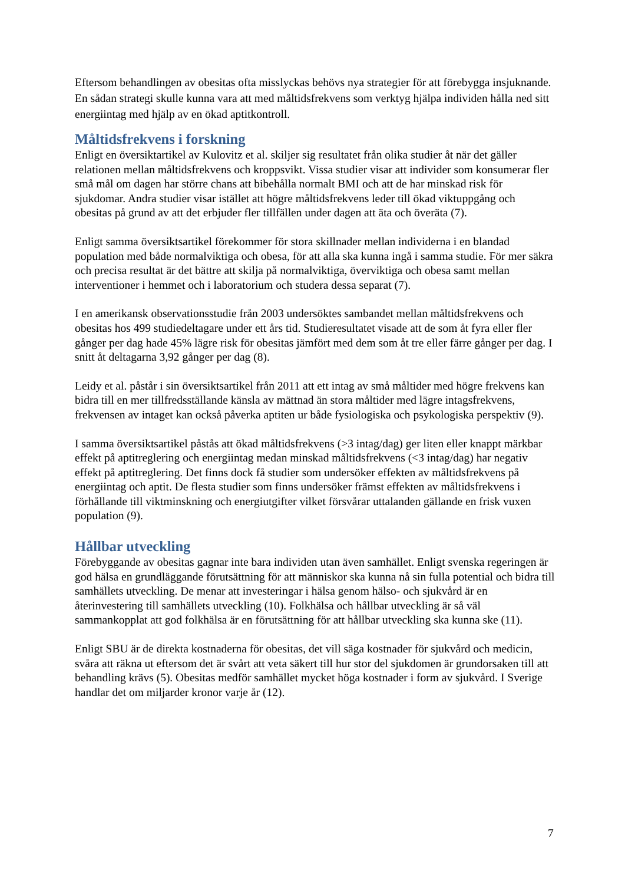Eftersom behandlingen av obesitas ofta misslyckas behövs nya strategier för att förebygga insjuknande. En sådan strategi skulle kunna vara att med måltidsfrekvens som verktyg hjälpa individen hålla ned sitt energiintag med hjälp av en ökad aptitkontroll.
Måltidsfrekvens i forskning
Enligt en översiktartikel av Kulovitz et al. skiljer sig resultatet från olika studier åt när det gäller relationen mellan måltidsfrekvens och kroppsvikt. Vissa studier visar att individer som konsumerar fler små mål om dagen har större chans att bibehålla normalt BMI och att de har minskad risk för sjukdomar. Andra studier visar istället att högre måltidsfrekvens leder till ökad viktuppgång och obesitas på grund av att det erbjuder fler tillfällen under dagen att äta och överäta (7).
Enligt samma översiktsartikel förekommer för stora skillnader mellan individerna i en blandad population med både normalviktiga och obesa, för att alla ska kunna ingå i samma studie. För mer säkra och precisa resultat är det bättre att skilja på normalviktiga, överviktiga och obesa samt mellan interventioner i hemmet och i laboratorium och studera dessa separat (7).
I en amerikansk observationsstudie från 2003 undersöktes sambandet mellan måltidsfrekvens och obesitas hos 499 studiedeltagare under ett års tid. Studieresultatet visade att de som åt fyra eller fler gånger per dag hade 45% lägre risk för obesitas jämfört med dem som åt tre eller färre gånger per dag. I snitt åt deltagarna 3,92 gånger per dag (8).
Leidy et al. påstår i sin översiktsartikel från 2011 att ett intag av små måltider med högre frekvens kan bidra till en mer tillfredsställande känsla av mättnad än stora måltider med lägre intagsfrekvens, frekvensen av intaget kan också påverka aptiten ur både fysiologiska och psykologiska perspektiv (9).
I samma översiktsartikel påstås att ökad måltidsfrekvens (>3 intag/dag) ger liten eller knappt märkbar effekt på aptitreglering och energiintag medan minskad måltidsfrekvens (<3 intag/dag) har negativ effekt på aptitreglering. Det finns dock få studier som undersöker effekten av måltidsfrekvens på energiintag och aptit. De flesta studier som finns undersöker främst effekten av måltidsfrekvens i förhållande till viktminskning och energiutgifter vilket försvårar uttalanden gällande en frisk vuxen population (9).
Hållbar utveckling
Förebyggande av obesitas gagnar inte bara individen utan även samhället. Enligt svenska regeringen är god hälsa en grundläggande förutsättning för att människor ska kunna nå sin fulla potential och bidra till samhällets utveckling. De menar att investeringar i hälsa genom hälso- och sjukvård är en återinvestering till samhällets utveckling (10). Folkhälsa och hållbar utveckling är så väl sammankopplat att god folkhälsa är en förutsättning för att hållbar utveckling ska kunna ske (11).
Enligt SBU är de direkta kostnaderna för obesitas, det vill säga kostnader för sjukvård och medicin, svåra att räkna ut eftersom det är svårt att veta säkert till hur stor del sjukdomen är grundorsaken till att behandling krävs (5). Obesitas medför samhället mycket höga kostnader i form av sjukvård. I Sverige handlar det om miljarder kronor varje år (12).
7